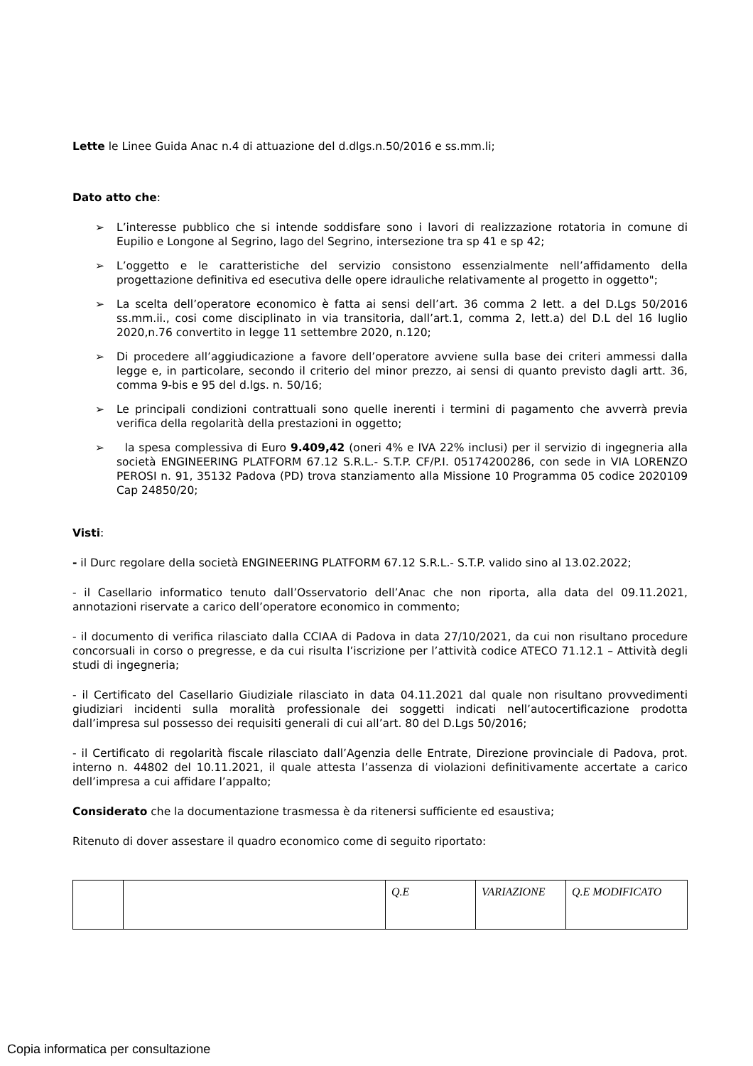Lette le Linee Guida Anac n.4 di attuazione del d.dlgs.n.50/2016 e ss.mm.li;
Dato atto che:
➢ L’interesse pubblico che si intende soddisfare sono i lavori di realizzazione rotatoria in comune di Eupilio e Longone al Segrino, lago del Segrino, intersezione tra sp 41 e sp 42;
➢ L’oggetto e le caratteristiche del servizio consistono essenzialmente nell’affidamento della progettazione definitiva ed esecutiva delle opere idrauliche relativamente al progetto in oggetto";
➢ La scelta dell’operatore economico è fatta ai sensi dell’art. 36 comma 2 lett. a del D.Lgs 50/2016 ss.mm.ii., cosi come disciplinato in via transitoria, dall’art.1, comma 2, lett.a) del D.L del 16 luglio 2020,n.76 convertito in legge 11 settembre 2020, n.120;
➢ Di procedere all’aggiudicazione a favore dell’operatore avviene sulla base dei criteri ammessi dalla legge e, in particolare, secondo il criterio del minor prezzo, ai sensi di quanto previsto dagli artt. 36, comma 9-bis e 95 del d.lgs. n. 50/16;
➢ Le principali condizioni contrattuali sono quelle inerenti i termini di pagamento che avverrà previa verifica della regolarità della prestazioni in oggetto;
➢ la spesa complessiva di Euro 9.409,42 (oneri 4% e IVA 22% inclusi) per il servizio di ingegneria alla società ENGINEERING PLATFORM 67.12 S.R.L.- S.T.P. CF/P.I. 05174200286, con sede in VIA LORENZO PEROSI n. 91, 35132 Padova (PD) trova stanziamento alla Missione 10 Programma 05 codice 2020109 Cap 24850/20;
Visti:
- il Durc regolare della società ENGINEERING PLATFORM 67.12 S.R.L.- S.T.P. valido sino al 13.02.2022;
- il Casellario informatico tenuto dall’Osservatorio dell’Anac che non riporta, alla data del 09.11.2021, annotazioni riservate a carico dell’operatore economico in commento;
- il documento di verifica rilasciato dalla CCIAA di Padova in data 27/10/2021, da cui non risultano procedure concorsuali in corso o pregresse, e da cui risulta l’iscrizione per l’attività codice ATECO 71.12.1 – Attività degli studi di ingegneria;
- il Certificato del Casellario Giudiziale rilasciato in data 04.11.2021 dal quale non risultano provvedimenti giudiziari incidenti sulla moralità professionale dei soggetti indicati nell’autocertificazione prodotta dall’impresa sul possesso dei requisiti generali di cui all’art. 80 del D.Lgs 50/2016;
- il Certificato di regolarità fiscale rilasciato dall’Agenzia delle Entrate, Direzione provinciale di Padova, prot. interno n. 44802 del 10.11.2021, il quale attesta l’assenza di violazioni definitivamente accertate a carico dell’impresa a cui affidare l’appalto;
Considerato che la documentazione trasmessa è da ritenersi sufficiente ed esaustiva;
Ritenuto di dover assestare il quadro economico come di seguito riportato:
| | | Q.E | VARIAZIONE | Q.E MODIFICATO |
Copia informatica per consultazione